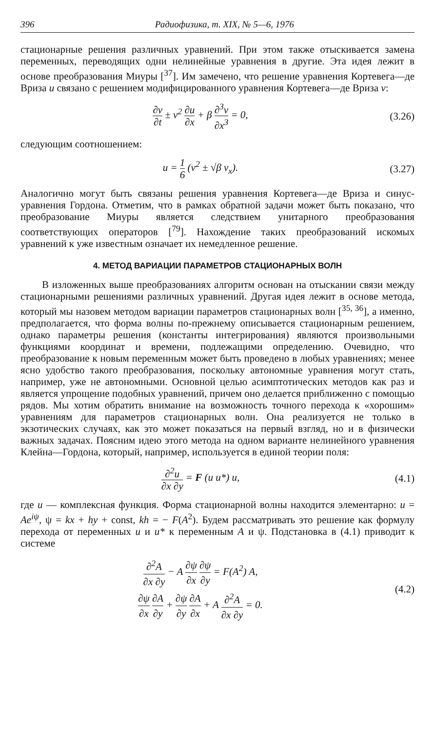396 Радиофизика, т. XIX, № 5—6, 1976
стационарные решения различных уравнений. При этом также отыскивается замена переменных, переводящих одни нелинейные уравнения в другие. Эта идея лежит в основе преобразования Миуры [<sup>37</sup>]. Им замечено, что решение уравнения Кортевега—де Вриза u связано с решением модифицированного уравнения Кортевега—де Вриза v:
∂v ∂t ± v<sup>2</sup> ∂u ∂x + β ∂<sup>3</sup>v ∂x<sup>3</sup> = 0,
(3.26)
следующим соотношением:
u = 1 6 (v<sup>2</sup> ± √β v<sub>x</sub>).
(3.27)
Аналогично могут быть связаны решения уравнения Кортевега—де Вриза и синус-уравнения Гордона. Отметим, что в рамках обратной задачи может быть показано, что преобразование Миуры является следствием унитарного преобразования соответствующих операторов [<sup>79</sup>]. Нахождение таких преобразований искомых уравнений к уже известным означает их немедленное решение.
4. МЕТОД ВАРИАЦИИ ПАРАМЕТРОВ СТАЦИОНАРНЫХ ВОЛН
В изложенных выше преобразованиях алгоритм основан на отыскании связи между стационарными решениями различных уравнений. Другая идея лежит в основе метода, который мы назовем методом вариации параметров стационарных волн [<sup>35, 36</sup>], а именно, предполагается, что форма волны по-прежнему описывается стационарным решением, однако параметры решения (константы интегрирования) являются произвольными функциями координат и времени, подлежащими определению. Очевидно, что преобразование к новым переменным может быть проведено в любых уравнениях; менее ясно удобство такого преобразования, поскольку автономные уравнения могут стать, например, уже не автономными. Основной целью асимптотических методов как раз и является упрощение подобных уравнений, причем оно делается приближенно с помощью рядов. Мы хотим обратить внимание на возможность точного перехода к «хорошим» уравнениям для параметров стационарных волн. Она реализуется не только в экзотических случаях, как это может показаться на первый взгляд, но и в физически важных задачах. Поясним идею этого метода на одном варианте нелинейного уравнения Клейна—Гордона, который, например, используется в единой теории поля:
∂<sup>2</sup>u ∂x ∂y = F (u u*) u, (4.1)
где u — комплексная функция. Форма стационарной волны находится элементарно: u = Ae<sup>iψ</sup>, ψ = kx + hy + const, kh = − F(A<sup>2</sup>). Будем рассматривать это решение как формулу перехода от переменных u и u* к переменным A и ψ. Подстановка в (4.1) приводит к системе
∂<sup>2</sup>A ∂x ∂y − A ∂ψ ∂x ∂ψ ∂y = F(A<sup>2</sup>) A,
∂ψ ∂x ∂A ∂y + ∂ψ ∂y ∂A ∂x + A ∂<sup>2</sup>A ∂x ∂y = 0.
(4.2)